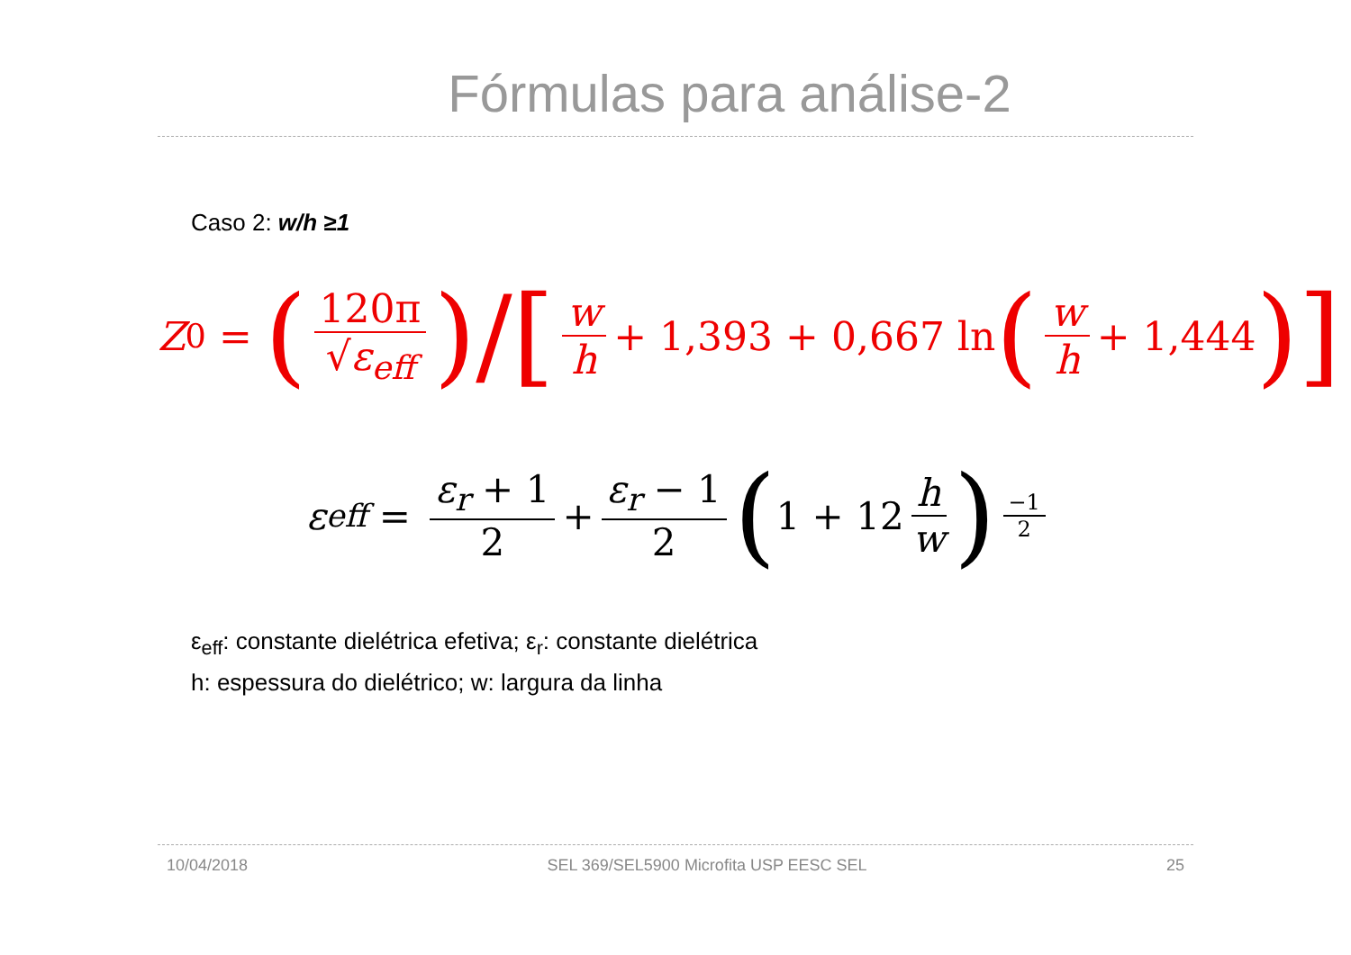Fórmulas para análise-2
Caso 2: w/h ≥1
Z<sub>0</sub> = (120π √ε<sub>eff</sub>) / [w h + 1,393 + 0,667 ln (w h + 1,444)]
ε<sub>eff</sub> = ε<sub>r</sub> + 1 2 + ε<sub>r</sub> − 1 2 (1 + 12 h w)<sup>−1 2</sup>
ε<sub>eff</sub>: constante dielétrica efetiva; ε<sub>r</sub>: constante dielétrica
h: espessura do dielétrico; w: largura da linha
10/04/2018 SEL 369/SEL5900 Microfita USP EESC SEL 25